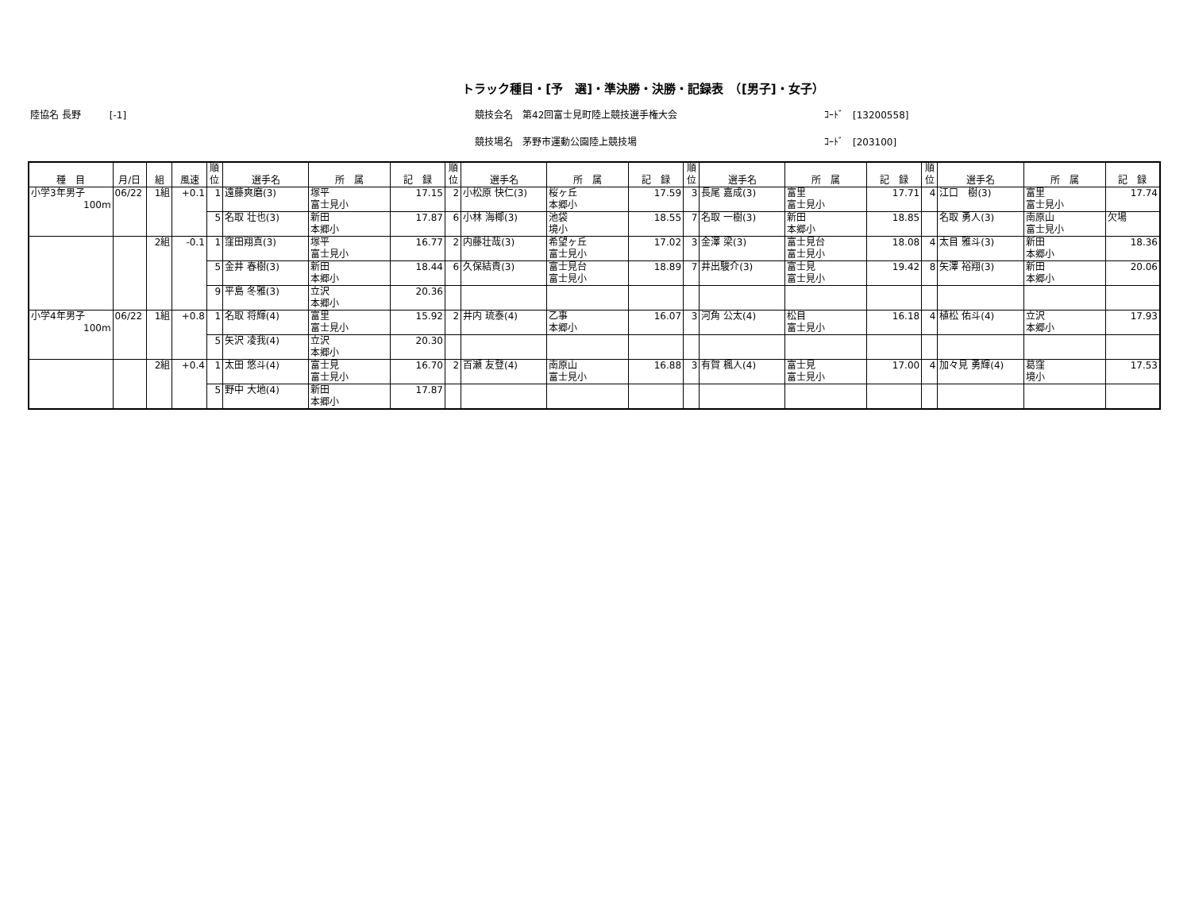トラック種目・[予　選]・準決勝・決勝・記録表　（[男子]・女子）
陸協名 長野　　　[-1]
競技会名　第42回富士見町陸上競技選手権大会
ｺｰﾄﾞ　[13200558]
競技場名　茅野市運動公園陸上競技場
ｺｰﾄﾞ　[203100]
| 種 目 | 月/日 | 組 | 風速 | 順位 | 選手名 | 所 属 | 記 録 | 順位 | 選手名 | 所 属 | 記 録 | 順位 | 選手名 | 所 属 | 記 録 | 順位 | 選手名 | 所 属 | 記 録 |
| --- | --- | --- | --- | --- | --- | --- | --- | --- | --- | --- | --- | --- | --- | --- | --- | --- | --- | --- | --- |
| 小学3年男子 100m | 06/22 | 1組 | +0.1 | 1 | 遠藤爽磨(3) | 塚平 富士見小 | 17.15 | 2 | 小松原 快仁(3) | 桜ヶ丘 本郷小 | 17.59 | 3 | 長尾 嘉成(3) | 富里 富士見小 | 17.71 | 4 | 江口 樹(3) | 富里 富士見小 | 17.74 |
| | | | | 5 | 名取 壮也(3) | 新田 本郷小 | 17.87 | 6 | 小林 海椰(3) | 池袋 境小 | 18.55 | 7 | 名取 一樹(3) | 新田 本郷小 | 18.85 | | 名取 勇人(3) | 南原山 富士見小 | 欠場 |
| | | 2組 | -0.1 | 1 | 窪田翔真(3) | 塚平 富士見小 | 16.77 | 2 | 内藤壮哉(3) | 希望ヶ丘 富士見小 | 17.02 | 3 | 金澤 梁(3) | 富士見台 富士見小 | 18.08 | 4 | 太目 雅斗(3) | 新田 本郷小 | 18.36 |
| | | | | 5 | 金井 春樹(3) | 新田 本郷小 | 18.44 | 6 | 久保結貴(3) | 富士見台 富士見小 | 18.89 | 7 | 井出駿介(3) | 富士見 富士見小 | 19.42 | 8 | 矢澤 裕翔(3) | 新田 本郷小 | 20.06 |
| | | | | 9 | 平島 冬雅(3) | 立沢 本郷小 | 20.36 | | | | | | | | | | | | |
| 小学4年男子 100m | 06/22 | 1組 | +0.8 | 1 | 名取 将輝(4) | 富里 富士見小 | 15.92 | 2 | 井内 琉泰(4) | 乙事 本郷小 | 16.07 | 3 | 河角 公太(4) | 松目 富士見小 | 16.18 | 4 | 植松 佑斗(4) | 立沢 本郷小 | 17.93 |
| | | | | 5 | 矢沢 凌我(4) | 立沢 本郷小 | 20.30 | | | | | | | | | | | | |
| | | 2組 | +0.4 | 1 | 太田 悠斗(4) | 富士見 富士見小 | 16.70 | 2 | 百瀬 友登(4) | 南原山 富士見小 | 16.88 | 3 | 有賀 楓人(4) | 富士見 富士見小 | 17.00 | 4 | 加々見 勇輝(4) | 葛窪 境小 | 17.53 |
| | | | | 5 | 野中 大地(4) | 新田 本郷小 | 17.87 | | | | | | | | | | | | |